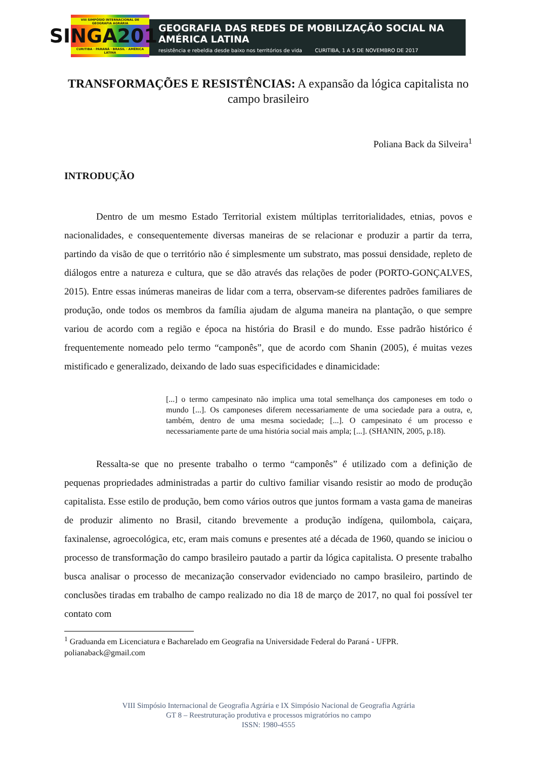VIII SIMPÓSIO INTERNACIONAL DE GEOGRAFIA AGRÁRIA
SINGA2017
CURITIBA · PARANÁ · BRASIL · AMÉRICA LATINA
GEOGRAFIA DAS REDES DE MOBILIZAÇÃO SOCIAL NA AMÉRICA LATINA
resistência e rebeldia desde baixo nos territórios de vida CURITIBA, 1 A 5 DE NOVEMBRO DE 2017
TRANSFORMAÇÕES E RESISTÊNCIAS: A expansão da lógica capitalista no campo brasileiro
Poliana Back da Silveira<sup>1</sup>
INTRODUÇÃO
Dentro de um mesmo Estado Territorial existem múltiplas territorialidades, etnias, povos e nacionalidades, e consequentemente diversas maneiras de se relacionar e produzir a partir da terra, partindo da visão de que o território não é simplesmente um substrato, mas possui densidade, repleto de diálogos entre a natureza e cultura, que se dão através das relações de poder (PORTO-GONÇALVES, 2015). Entre essas inúmeras maneiras de lidar com a terra, observam-se diferentes padrões familiares de produção, onde todos os membros da família ajudam de alguma maneira na plantação, o que sempre variou de acordo com a região e época na história do Brasil e do mundo. Esse padrão histórico é frequentemente nomeado pelo termo “camponês”, que de acordo com Shanin (2005), é muitas vezes mistificado e generalizado, deixando de lado suas especificidades e dinamicidade:
[...] o termo campesinato não implica uma total semelhança dos camponeses em todo o mundo [...]. Os camponeses diferem necessariamente de uma sociedade para a outra, e, também, dentro de uma mesma sociedade; [...]. O campesinato é um processo e necessariamente parte de uma história social mais ampla; [...]. (SHANIN, 2005, p.18).
Ressalta-se que no presente trabalho o termo “camponês” é utilizado com a definição de pequenas propriedades administradas a partir do cultivo familiar visando resistir ao modo de produção capitalista. Esse estilo de produção, bem como vários outros que juntos formam a vasta gama de maneiras de produzir alimento no Brasil, citando brevemente a produção indígena, quilombola, caiçara, faxinalense, agroecológica, etc, eram mais comuns e presentes até a década de 1960, quando se iniciou o processo de transformação do campo brasileiro pautado a partir da lógica capitalista. O presente trabalho busca analisar o processo de mecanização conservador evidenciado no campo brasileiro, partindo de conclusões tiradas em trabalho de campo realizado no dia 18 de março de 2017, no qual foi possível ter contato com
<sup>1</sup> Graduanda em Licenciatura e Bacharelado em Geografia na Universidade Federal do Paraná - UFPR. polianaback@gmail.com
VIII Simpósio Internacional de Geografia Agrária e IX Simpósio Nacional de Geografia Agrária
GT 8 – Reestruturação produtiva e processos migratórios no campo
ISSN: 1980-4555